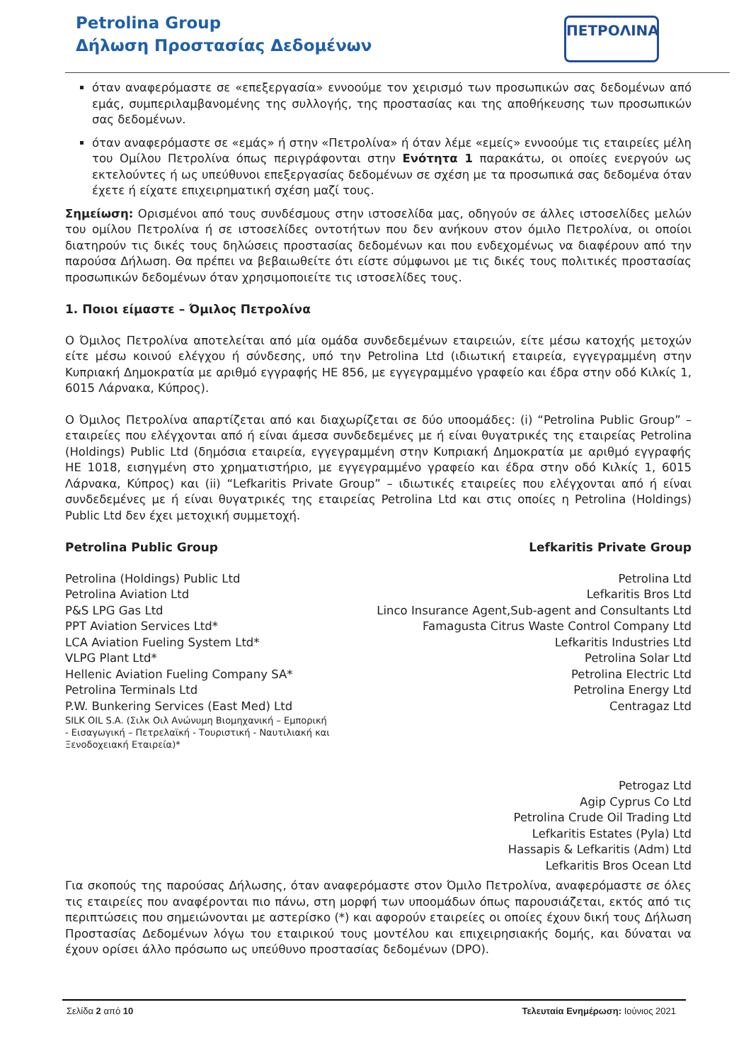Petrolina Group
Δήλωση Προστασίας Δεδομένων
ΠΕΤΡΟΛΙΝΑ
όταν αναφερόμαστε σε «επεξεργασία» εννοούμε τον χειρισμό των προσωπικών σας δεδομένων από εμάς, συμπεριλαμβανομένης της συλλογής, της προστασίας και της αποθήκευσης των προσωπικών σας δεδομένων.
όταν αναφερόμαστε σε «εμάς» ή στην «Πετρολίνα» ή όταν λέμε «εμείς» εννοούμε τις εταιρείες μέλη του Ομίλου Πετρολίνα όπως περιγράφονται στην Ενότητα 1 παρακάτω, οι οποίες ενεργούν ως εκτελούντες ή ως υπεύθυνοι επεξεργασίας δεδομένων σε σχέση με τα προσωπικά σας δεδομένα όταν έχετε ή είχατε επιχειρηματική σχέση μαζί τους.
Σημείωση: Ορισμένοι από τους συνδέσμους στην ιστοσελίδα μας, οδηγούν σε άλλες ιστοσελίδες μελών του ομίλου Πετρολίνα ή σε ιστοσελίδες οντοτήτων που δεν ανήκουν στον όμιλο Πετρολίνα, οι οποίοι διατηρούν τις δικές τους δηλώσεις προστασίας δεδομένων και που ενδεχομένως να διαφέρουν από την παρούσα Δήλωση. Θα πρέπει να βεβαιωθείτε ότι είστε σύμφωνοι με τις δικές τους πολιτικές προστασίας προσωπικών δεδομένων όταν χρησιμοποιείτε τις ιστοσελίδες τους.
1. Ποιοι είμαστε – Όμιλος Πετρολίνα
Ο Όμιλος Πετρολίνα αποτελείται από μία ομάδα συνδεδεμένων εταιρειών, είτε μέσω κατοχής μετοχών είτε μέσω κοινού ελέγχου ή σύνδεσης, υπό την Petrolina Ltd (ιδιωτική εταιρεία, εγγεγραμμένη στην Κυπριακή Δημοκρατία με αριθμό εγγραφής ΗΕ 856, με εγγεγραμμένο γραφείο και έδρα στην οδό Κιλκίς 1, 6015 Λάρνακα, Κύπρος).
Ο Όμιλος Πετρολίνα απαρτίζεται από και διαχωρίζεται σε δύο υποομάδες: (i) “Petrolina Public Group” – εταιρείες που ελέγχονται από ή είναι άμεσα συνδεδεμένες με ή είναι θυγατρικές της εταιρείας Petrolina (Holdings) Public Ltd (δημόσια εταιρεία, εγγεγραμμένη στην Κυπριακή Δημοκρατία με αριθμό εγγραφής ΗΕ 1018, εισηγμένη στο χρηματιστήριο, με εγγεγραμμένο γραφείο και έδρα στην οδό Κιλκίς 1, 6015 Λάρνακα, Κύπρος) και (ii) “Lefkaritis Private Group” – ιδιωτικές εταιρείες που ελέγχονται από ή είναι συνδεδεμένες με ή είναι θυγατρικές της εταιρείας Petrolina Ltd και στις οποίες η Petrolina (Holdings) Public Ltd δεν έχει μετοχική συμμετοχή.
Petrolina Public Group Lefkaritis Private Group
Petrolina (Holdings) Public Ltd
Petrolina Aviation Ltd
P&S LPG Gas Ltd
PPT Aviation Services Ltd*
LCA Aviation Fueling System Ltd*
VLPG Plant Ltd*
Hellenic Aviation Fueling Company SA*
Petrolina Terminals Ltd
P.W. Bunkering Services (East Med) Ltd
SILK OIL S.A. (Σιλκ Οιλ Ανώνυμη Βιομηχανική – Εμπορική - Εισαγωγική – Πετρελαϊκή - Τουριστική - Ναυτιλιακή και Ξενοδοχειακή Εταιρεία)*
Petrolina Ltd
Lefkaritis Bros Ltd
Linco Insurance Agent,Sub-agent and Consultants Ltd
Famagusta Citrus Waste Control Company Ltd
Lefkaritis Industries Ltd
Petrolina Solar Ltd
Petrolina Electric Ltd
Petrolina Energy Ltd
Centragaz Ltd
Petrogaz Ltd
Agip Cyprus Co Ltd
Petrolina Crude Oil Trading Ltd
Lefkaritis Estates (Pyla) Ltd
Hassapis & Lefkaritis (Adm) Ltd
Lefkaritis Bros Ocean Ltd
Για σκοπούς της παρούσας Δήλωσης, όταν αναφερόμαστε στον Όμιλο Πετρολίνα, αναφερόμαστε σε όλες τις εταιρείες που αναφέρονται πιο πάνω, στη μορφή των υποομάδων όπως παρουσιάζεται, εκτός από τις περιπτώσεις που σημειώνονται με αστερίσκο (*) και αφορούν εταιρείες οι οποίες έχουν δική τους Δήλωση Προστασίας Δεδομένων λόγω του εταιρικού τους μοντέλου και επιχειρησιακής δομής, και δύναται να έχουν ορίσει άλλο πρόσωπο ως υπεύθυνο προστασίας δεδομένων (DPO).
Σελίδα 2 από 10 Τελευταία Ενημέρωση: Ιούνιος 2021